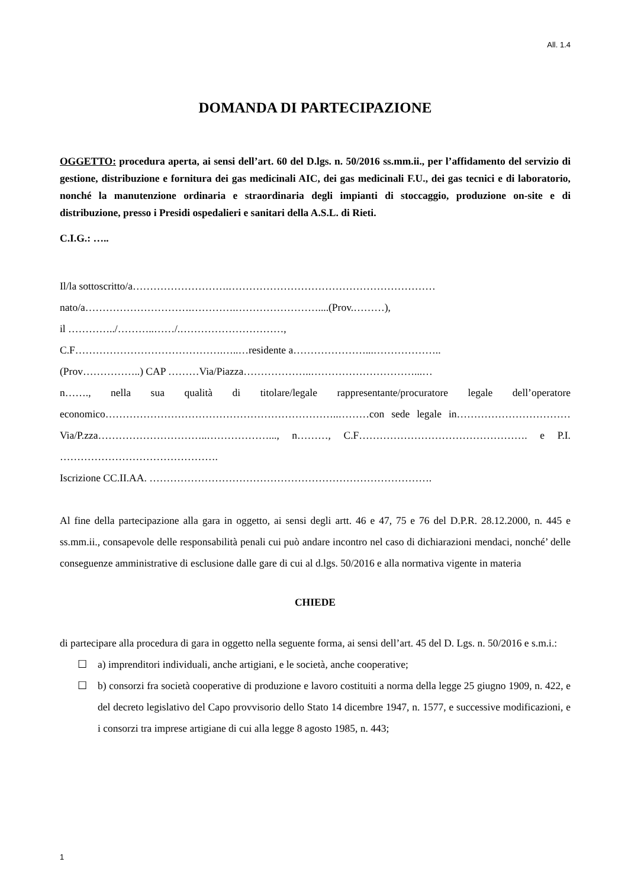All. 1.4
DOMANDA DI PARTECIPAZIONE
OGGETTO: procedura aperta, ai sensi dell’art. 60 del D.lgs. n. 50/2016 ss.mm.ii., per l’affidamento del servizio di gestione, distribuzione e fornitura dei gas medicinali AIC, dei gas medicinali F.U., dei gas tecnici e di laboratorio, nonché la manutenzione ordinaria e straordinaria degli impianti di stoccaggio, produzione on-site e di distribuzione, presso i Presidi ospedalieri e sanitari della A.S.L. di Rieti.
C.I.G.: …..
Il/la sottoscritto/a……………………….……………………………………………………
nato/a………………………….………….……………………....(Prov.………),
il …………../………..……/.…………………………,
C.F…………………………………….…..…residente a…………………...………………..
(Prov……………..) CAP ………Via/Piazza………………..…………………………...…
n……., nella sua qualità di titolare/legale rappresentante/procuratore legale dell’operatore economico…………………………………………………………..………con sede legale in……………………………Via/P.zza…………………………..………………..., n………, C.F…………………………………………. e P.I. ……………………………………….
Iscrizione CC.II.AA. ……………………………………………………………………….
Al fine della partecipazione alla gara in oggetto, ai sensi degli artt. 46 e 47, 75 e 76 del D.P.R. 28.12.2000, n. 445 e ss.mm.ii., consapevole delle responsabilità penali cui può andare incontro nel caso di dichiarazioni mendaci, nonché’ delle conseguenze amministrative di esclusione dalle gare di cui al d.lgs. 50/2016 e alla normativa vigente in materia
CHIEDE
di partecipare alla procedura di gara in oggetto nella seguente forma, ai sensi dell’art. 45 del D. Lgs. n. 50/2016 e s.m.i.:
☐ a) imprenditori individuali, anche artigiani, e le società, anche cooperative;
☐ b) consorzi fra società cooperative di produzione e lavoro costituiti a norma della legge 25 giugno 1909, n. 422, e del decreto legislativo del Capo provvisorio dello Stato 14 dicembre 1947, n. 1577, e successive modificazioni, e i consorzi tra imprese artigiane di cui alla legge 8 agosto 1985, n. 443;
1